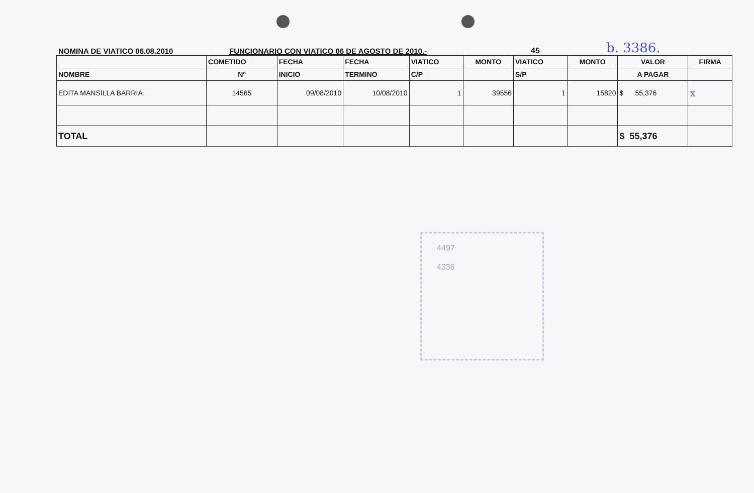NOMINA DE VIATICO 06.08.2010
FUNCIONARIO CON VIATICO 06 DE AGOSTO DE 2010.-
45
b. 3386.
| | COMETIDO | FECHA | FECHA | VIATICO | MONTO | VIATICO | MONTO | VALOR | FIRMA |
| --- | --- | --- | --- | --- | --- | --- | --- | --- | --- |
| NOMBRE | Nº | INICIO | TERMINO | C/P | | S/P | | A PAGAR | |
| EDITA MANSILLA BARRIA | 14565 | 09/08/2010 | 10/08/2010 | 1 | 39556 | 1 | 15820 | $ 55,376 | x |
| TOTAL | | | | | | | | $ 55,376 | |
4497
4336